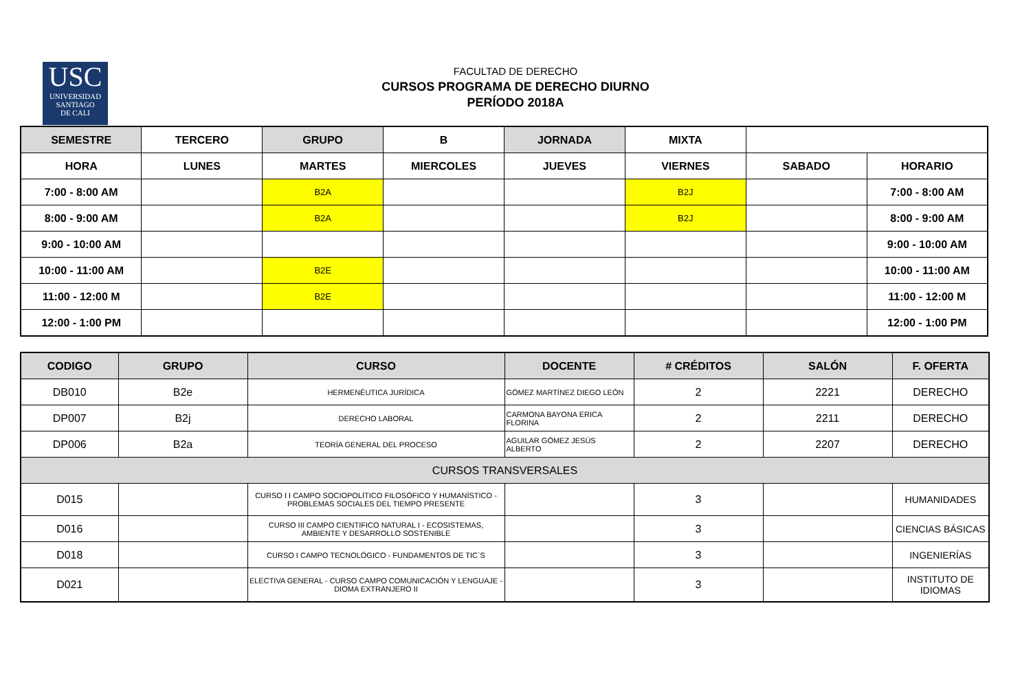USC
UNIVERSIDAD
SANTIAGO
DE CALI
FACULTAD DE DERECHO
CURSOS PROGRAMA DE DERECHO DIURNO
PERÍODO 2018A
| SEMESTRE | TERCERO | GRUPO | B | JORNADA | MIXTA | | |
| HORA | LUNES | MARTES | MIERCOLES | JUEVES | VIERNES | SABADO | HORARIO |
| 7:00 - 8:00 AM | | B2A | | | B2J | | 7:00 - 8:00 AM |
| 8:00 - 9:00 AM | | B2A | | | B2J | | 8:00 - 9:00 AM |
| 9:00 - 10:00 AM | | | | | | | 9:00 - 10:00 AM |
| 10:00 - 11:00 AM | | B2E | | | | | 10:00 - 11:00 AM |
| 11:00 - 12:00 M | | B2E | | | | | 11:00 - 12:00 M |
| 12:00 - 1:00 PM | | | | | | | 12:00 - 1:00 PM |
| CODIGO | GRUPO | CURSO | DOCENTE | # CRÉDITOS | SALÓN | F. OFERTA |
| --- | --- | --- | --- | --- | --- | --- |
| DB010 | B2e | HERMENÉUTICA JURÍDICA | GÓMEZ MARTÍNEZ DIEGO LEÓN | 2 | 2221 | DERECHO |
| DP007 | B2j | DERECHO LABORAL | CARMONA BAYONA ERICA FLORINA | 2 | 2211 | DERECHO |
| DP006 | B2a | TEORÍA GENERAL DEL PROCESO | AGUILAR GÓMEZ JESÚS ALBERTO | 2 | 2207 | DERECHO |
| CURSOS TRANSVERSALES | | | | | | |
| D015 | | CURSO I I CAMPO SOCIOPOLÍTICO FILOSÓFICO Y HUMANÍSTICO - PROBLEMAS SOCIALES DEL TIEMPO PRESENTE | | 3 | | HUMANIDADES |
| D016 | | CURSO III CAMPO CIENTIFICO NATURAL I - ECOSISTEMAS, AMBIENTE Y DESARROLLO SOSTENIBLE | | 3 | | CIENCIAS BÁSICAS |
| D018 | | CURSO I CAMPO TECNOLÓGICO - FUNDAMENTOS DE TIC`S | | 3 | | INGENIERÍAS |
| D021 | | ELECTIVA GENERAL - CURSO CAMPO COMUNICACIÓN Y LENGUAJE - DIOMA EXTRANJERO II | | 3 | | INSTITUTO DE IDIOMAS |